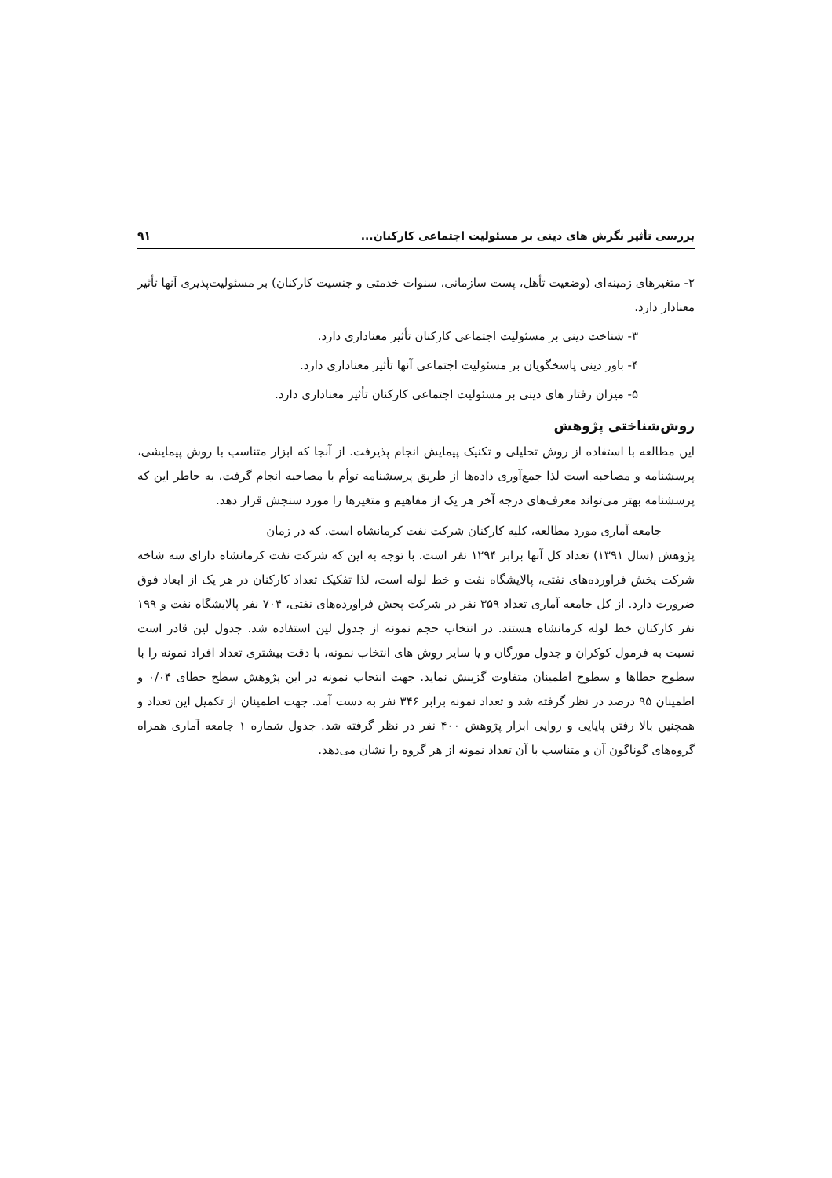بررسی تأثیر نگرش های دینی بر مسئولیت اجتماعی کارکنان... ۹۱
۲- متغیرهای زمینه‌ای (وضعیت تأهل، پست سازمانی، سنوات خدمتی و جنسیت کارکنان) بر مسئولیت‌پذیری آنها تأثیر معنادار دارد.
۳- شناخت دینی بر مسئولیت اجتماعی کارکنان تأثیر معناداری دارد.
۴- باور دینی پاسخگویان بر مسئولیت اجتماعی آنها تأثیر معناداری دارد.
۵- میزان رفتار های دینی بر مسئولیت اجتماعی کارکنان تأثیر معناداری دارد.
روش‌شناختی پژوهش
این مطالعه با استفاده از روش تحلیلی و تکنیک پیمایش انجام پذیرفت. از آنجا که ابزار متناسب با روش پیمایشی، پرسشنامه و مصاحبه است لذا جمع‌آوری داده‌ها از طریق پرسشنامه توأم با مصاحبه انجام گرفت، به خاطر این که پرسشنامه بهتر می‌تواند معرف‌های درجه آخر هر یک از مفاهیم و متغیرها را مورد سنجش قرار دهد.
جامعه آماری مورد مطالعه، کلیه کارکنان شرکت نفت کرمانشاه است. که در زمان
پژوهش (سال ۱۳۹۱) تعداد کل آنها برابر ۱۲۹۴ نفر است. با توجه به این که شرکت نفت کرمانشاه دارای سه شاخه شرکت پخش فراورده‌های نفتی، پالایشگاه نفت و خط لوله است، لذا تفکیک تعداد کارکنان در هر یک از ابعاد فوق ضرورت دارد. از کل جامعه آماری تعداد ۳۵۹ نفر در شرکت پخش فراورده‌های نفتی، ۷۰۴ نفر پالایشگاه نفت و ۱۹۹ نفر کارکنان خط لوله کرمانشاه هستند. در انتخاب حجم نمونه از جدول لین استفاده شد. جدول لین قادر است نسبت به فرمول کوکران و جدول مورگان و یا سایر روش های انتخاب نمونه، با دقت بیشتری تعداد افراد نمونه را با سطوح خطاها و سطوح اطمینان متفاوت گزینش نماید. جهت انتخاب نمونه در این پژوهش سطح خطای ۰/۰۴ و اطمینان ۹۵ درصد در نظر گرفته شد و تعداد نمونه برابر ۳۴۶ نفر به دست آمد. جهت اطمینان از تکمیل این تعداد و همچنین بالا رفتن پایایی و روایی ابزار پژوهش ۴۰۰ نفر در نظر گرفته شد. جدول شماره ۱ جامعه آماری همراه گروه‌های گوناگون آن و متناسب با آن تعداد نمونه از هر گروه را نشان می‌دهد.